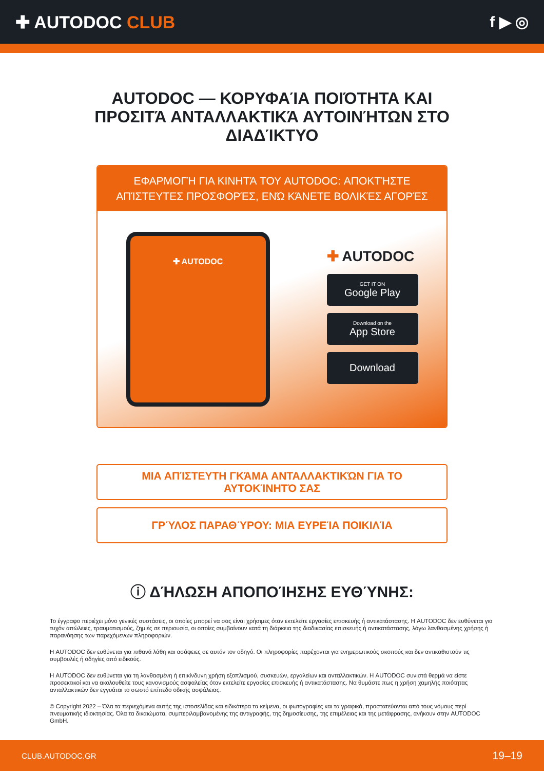✚ AUTODOC CLUB f ▶ ◎
AUTODOC — ΚΟΡΥΦΑΊΑ ΠΟΙΌΤΗΤΑ ΚΑΙ ΠΡΟΣΙΤΆ ΑΝΤΑΛΛΑΚΤΙΚΆ ΑΥΤΟΙΝΉΤΩΝ ΣΤΟ ΔΙΑΔΊΚΤΥΟ
ΕΦΑΡΜΟΓΉ ΓΙΑ ΚΙΝΗΤΆ ΤΟΥ AUTODOC: ΑΠΟΚΤΉΣΤΕ ΑΠΊΣΤΕΥΤΕΣ ΠΡΟΣΦΟΡΈΣ, ΕΝΏ ΚΆΝΕΤΕ ΒΟΛΙΚΈΣ ΑΓΟΡΈΣ
✚ AUTODOC
✚ AUTODOC
GET IT ON
Google Play
Download on the
App Store
Download
ΜΙΑ ΑΠΊΣΤΕΥΤΗ ΓΚΆΜΑ ΑΝΤΑΛΛΑΚΤΙΚΏΝ ΓΙΑ ΤΟ ΑΥΤΟΚΊΝΗΤΌ ΣΑΣ
ΓΡΎΛΟΣ ΠΑΡΑΘΎΡΟΥ: ΜΙΑ ΕΥΡΕΊΑ ΠΟΙΚΙΛΊΑ
ⓘ ΔΉΛΩΣΗ ΑΠΟΠΟΊΗΣΗΣ ΕΥΘΎΝΗΣ:
Το έγγραφο περιέχει μόνο γενικές συστάσεις, οι οποίες μπορεί να σας είναι χρήσιμες όταν εκτελείτε εργασίες επισκευής ή αντικατάστασης. Η AUTODOC δεν ευθύνεται για τυχόν απώλειες, τραυματισμούς, ζημιές σε περιουσία, οι οποίες συμβαίνουν κατά τη διάρκεια της διαδικασίας επισκευής ή αντικατάστασης, λόγω λανθασμένης χρήσης ή παρανόησης των παρεχόμενων πληροφοριών.
Η AUTODOC δεν ευθύνεται για πιθανά λάθη και ασάφειες σε αυτόν τον οδηγό. Οι πληροφορίες παρέχονται για ενημερωτικούς σκοπούς και δεν αντικαθιστούν τις συμβουλές ή οδηγίες από ειδικούς.
Η AUTODOC δεν ευθύνεται για τη λανθασμένη ή επικίνδυνη χρήση εξοπλισμού, συσκευών, εργαλείων και ανταλλακτικών. Η AUTODOC συνιστά θερμά να είστε προσεκτικοί και να ακολουθείτε τους κανονισμούς ασφαλείας όταν εκτελείτε εργασίες επισκευής ή αντικατάστασης. Να θυμάστε πως η χρήση χαμηλής ποιότητας ανταλλακτικών δεν εγγυάται το σωστό επίπεδο οδικής ασφάλειας.
© Copyright 2022 – Όλα τα περιεχόμενα αυτής της ιστοσελίδας και ειδικότερα τα κείμενα, οι φωτογραφίες και τα γραφικά, προστατεύονται από τους νόμους περί πνευματικής ιδιοκτησίας. Όλα τα δικαιώματα, συμπεριλαμβανομένης της αντιγραφής, της δημοσίευσης, της επιμέλειας και της μετάφρασης, ανήκουν στην AUTODOC GmbH.
CLUB.AUTODOC.GR 19–19